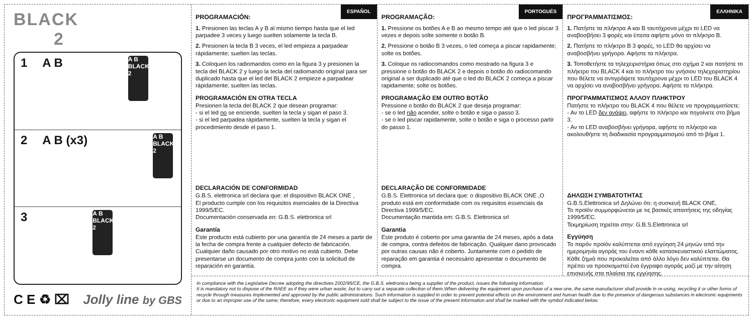BLACK
2
1 A B
A B BLACK 2
2 A B (x3)
A B BLACK 2
3
A B BLACK 2
C E ♻ ⌧ Jolly line by GBS
ESPAÑOL
PROGRAMACIÓN:
1. Presionen las teclas A y B al mismo tiempo hasta que el led parpadee 3 veces y luego suelten solamente la tecla B.
2. Presionen la tecla B 3 veces, el led empieza a parpadear rápidamente; suelten las teclas.
3. Coloquen los radiomandos como en la figura 3 y presionen la tecla del BLACK 2 y luego la tecla del radiomando original para ser duplicado hasta que el led del BLACK 2 empieze a parpadear rápidamente; suelten las teclas.
PROGRAMACIÓN EN OTRA TECLA
Presionen la tecla del BLACK 2 que desean programar:
- si el led no se enciende, suelten la tecla y sigan el paso 3.
- si el led parpadea rápidamente, suelten la tecla y sigan el procedimiento desde el paso 1.
DECLARACIÓN DE CONFORMIDAD
G.B.S. elettronica srl declara que: el dispositivo BLACK ONE ,
El producto cumple con los requisitos esenciales de la Directiva 1999/5/EC.
Documentación conservada en: G.B.S. elettronica srl
Garantía
Este producto está cubierto por una garantía de 24 meses a partir de la fecha de compra frente a cualquier defecto de fabricación. Cualquier daño causado por otro motivo no está cubierto. Debe presentarse un documento de compra junto con la solicitud de reparación en garantía.
PORTOGUÉS
PROGRAMAÇÃO:
1. Pressione os botões A e B ao mesmo tempo até que o led piscar 3 vezes e depois solte somente o botão B.
2. Pressione o botão B 3 vezes, o led começa a piscar rapidamente; solte os botões.
3. Coloque os radiocomandos como mostrado na figura 3 e pressione o botão do BLACK 2 e depois o botão do radiocomando original a ser duplicado até que o led do BLACK 2 começa a piscar rapidamente; solte os botões.
PROGRAMAÇÃO EM OUTRO BOTÃO
Pressione o botão do BLACK 2 que deseja programar:
- se o led não acender, solte o botão e siga o passo 3.
- se o led piscar rapidamente, solte o botão e siga o processo partir do passo 1.
DECLARAÇÃO DE CONFORMIDADE
G.B.S. Elettronica srl declara que: o dispositivo BLACK ONE ,O produto está em conformidade com os requisitos essenciais da Directiva 1999/5/EC.
Documentação mantida em: G.B.S. Elettronica srl
Garantia
Este produto é coberto por uma garantia de 24 meses, após a data de compra, contra defeitos de fabricação. Qualquer dano provocado por outras causas não é coberto. Juntamente com o pedido de reparação em garantia é necessário apresentar o documento de compra.
ΕΛΛΗΝΙΚΑ
ΠΡΟΓΡΑΜΜΑΤΙΣΜΟΣ:
1. Πατήστε τα πλήκτρα A και B ταυτόχρονα μέχρι το LED να αναβοσβήσει 3 φορές και έπειτα αφήστε μόνο το πλήκτρο B.
2. Πατήστε το πλήκτρο B 3 φορές, το LED θα αρχίσει να αναβοσβήνει γρήγορα. Αφήστε τα πλήκτρα.
3. Τοποθετήστε τα τηλεχειριστήρια όπως στο σχήμα 2 και πατήστε το πλήκτρο του BLACK 4 και το πλήκτρο του γνήσιου τηλεχειριστηρίου που θέλετε να αντιγράψετε ταυτόχρονα μέχρι το LED του BLACK 4 να αρχίσει να αναβοσβήνει γρήγορα. Αφήστε τα πλήκτρα.
ΠΡΟΓΡΑΜΜΑΤΙΣΜΟΣ ΑΛΛΟΥ ΠΛΗΚΤΡΟΥ
Πατήστε το πλήκτρο του BLACK 4 που θέλετε να προγραμματίσετε:
- Αν το LED δεν ανάψει, αφήστε το πλήκτρο και πηγαίνετε στο βήμα 3.
- Αν το LED αναβοσβήνει γρήγορα, αφήστε το πλήκτρο και ακολουθήστε τη διαδικασία προγραμματισμού από το βήμα 1.
ΔΗΛΩΣΗ ΣΥΜΒΑΤΟΤΗΤΑΣ
G.B.S.Elettronica srl Δηλώνει ότι: η συσκευή BLACK ONE,
Το προϊόν συμμορφώνεται με τις βασικές απαιτήσεις της οδηγίας 1999/5/EC.
Τεκμηρίωση τηρείται στην: G.B.S.Elettronica srl
Εγγύηση
Το παρόν προϊόν καλύπτεται από εγγύηση 24 μηνών από την ημερομηνία αγοράς του έναντι κάθε κατασκευαστικού ελαττώματος. Κάθε ζημιά που προκαλείται από άλλο λόγο δεν καλύπτεται. Θα πρέπει να προσκομιστεί ένα έγγραφο αγοράς μαζί με την αίτηση επισκευής στα πλαίσια της εγγύησης.
In compliance with the Legislative Decree adopting the directives 2002/95/CE, the G.B.S. elettronica being a supplier of the product, issues the following information:
It is mandatory not to dispose of the RAEE as if they were urban waste, but to carry out a separate collection of them.When delivering the equipment upon purchase of a new one, the same manufacturer shall provide in re-using, recycling it or other forms of recycle through measures implemented and approved by the public administrations. Such information is supplied in order to prevent potential effects on the environment and human health due to the presence of dangerous substances in electronic equipments or due to an improper use of the same; therefore, every electronic equipment sold shall be subject to the issue of the present information and shall be marked with the symbol indicated below.